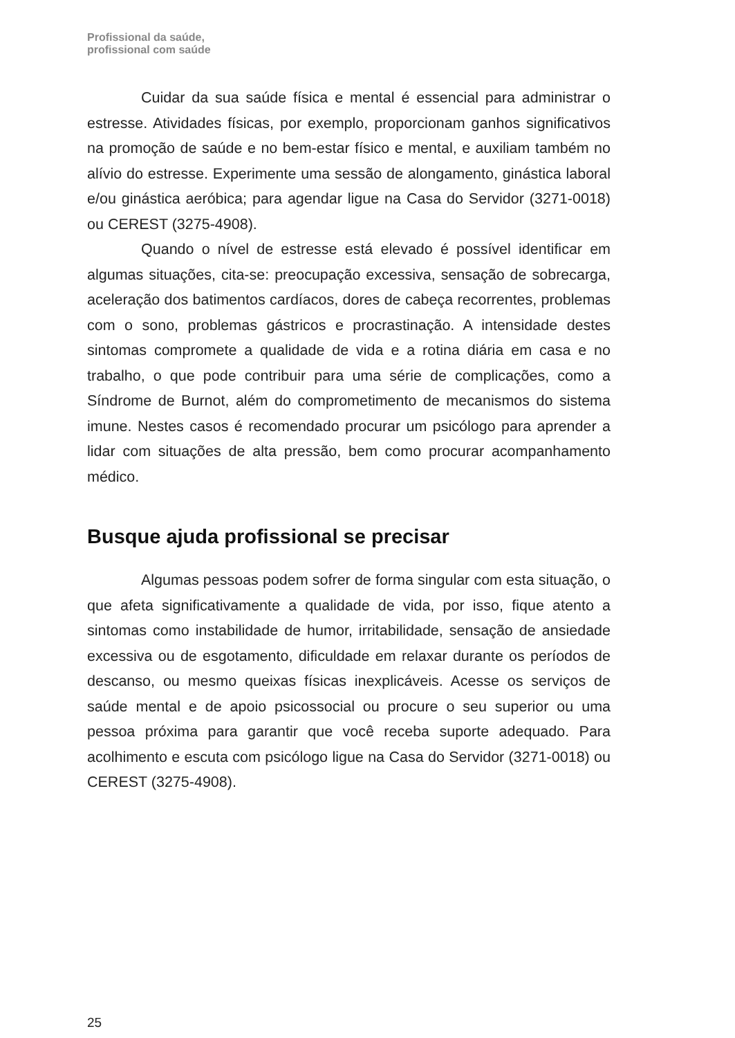Profissional da saúde,
profissional com saúde
Cuidar da sua saúde física e mental é essencial para administrar o estresse. Atividades físicas, por exemplo, proporcionam ganhos significativos na promoção de saúde e no bem-estar físico e mental, e auxiliam também no alívio do estresse. Experimente uma sessão de alongamento, ginástica laboral e/ou ginástica aeróbica; para agendar ligue na Casa do Servidor (3271-0018) ou CEREST (3275-4908).
Quando o nível de estresse está elevado é possível identificar em algumas situações, cita-se: preocupação excessiva, sensação de sobrecarga, aceleração dos batimentos cardíacos, dores de cabeça recorrentes, problemas com o sono, problemas gástricos e procrastinação. A intensidade destes sintomas compromete a qualidade de vida e a rotina diária em casa e no trabalho, o que pode contribuir para uma série de complicações, como a Síndrome de Burnot, além do comprometimento de mecanismos do sistema imune. Nestes casos é recomendado procurar um psicólogo para aprender a lidar com situações de alta pressão, bem como procurar acompanhamento médico.
Busque ajuda profissional se precisar
Algumas pessoas podem sofrer de forma singular com esta situação, o que afeta significativamente a qualidade de vida, por isso, fique atento a sintomas como instabilidade de humor, irritabilidade, sensação de ansiedade excessiva ou de esgotamento, dificuldade em relaxar durante os períodos de descanso, ou mesmo queixas físicas inexplicáveis. Acesse os serviços de saúde mental e de apoio psicossocial ou procure o seu superior ou uma pessoa próxima para garantir que você receba suporte adequado. Para acolhimento e escuta com psicólogo ligue na Casa do Servidor (3271-0018) ou CEREST (3275-4908).
25